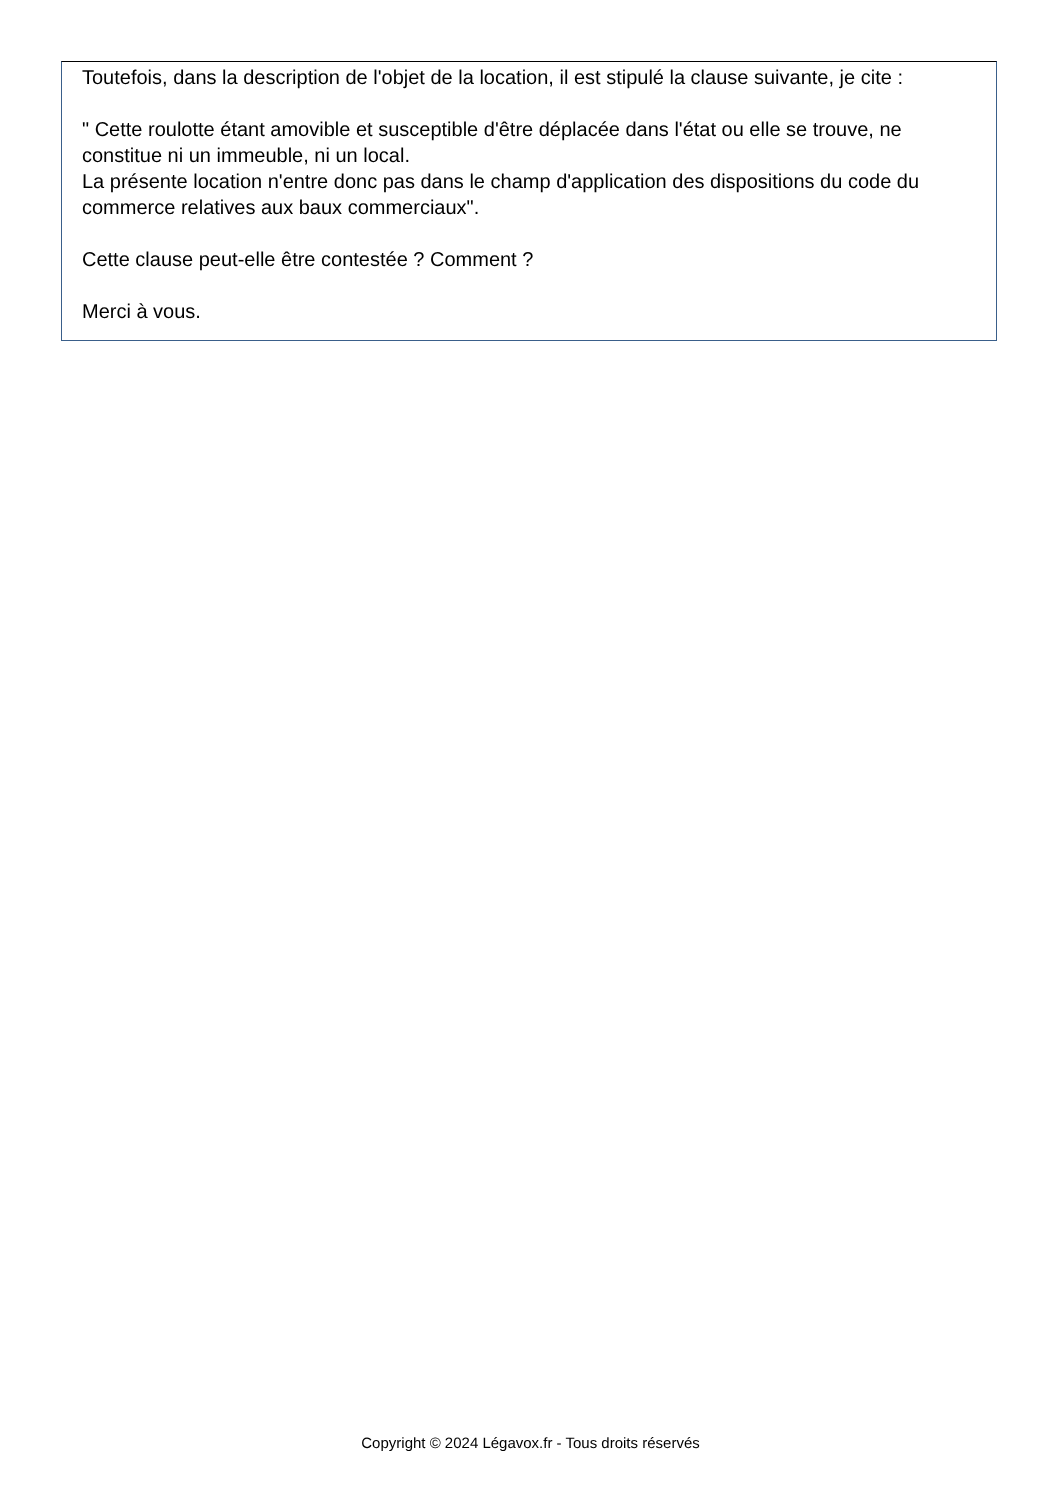Toutefois, dans la description de l'objet de la location, il est stipulé la clause suivante, je cite :
" Cette roulotte étant amovible et susceptible d'être déplacée dans l'état ou elle se trouve, ne constitue ni un immeuble, ni un local.
La présente location n'entre donc pas dans le champ d'application des dispositions du code du commerce relatives aux baux commerciaux".
Cette clause peut-elle être contestée ? Comment ?
Merci à vous.
Copyright © 2024 Légavox.fr - Tous droits réservés